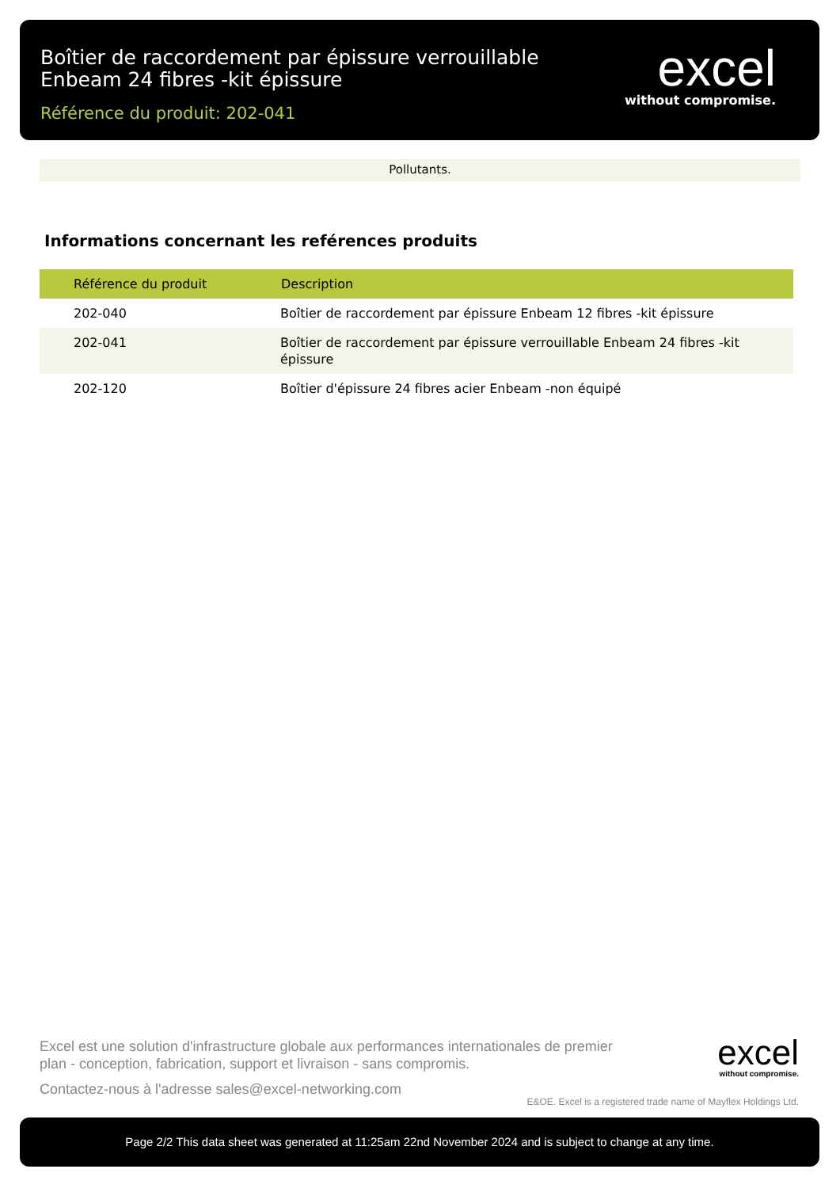Boîtier de raccordement par épissure verrouillable
Enbeam 24 fibres -kit épissure
Référence du produit: 202-041
excel
without compromise.
Pollutants.
Informations concernant les reférences produits
| Référence du produit | Description |
| --- | --- |
| 202-040 | Boîtier de raccordement par épissure Enbeam 12 fibres -kit épissure |
| 202-041 | Boîtier de raccordement par épissure verrouillable Enbeam 24 fibres -kit épissure |
| 202-120 | Boîtier d'épissure 24 fibres acier Enbeam -non équipé |
Excel est une solution d'infrastructure globale aux performances internationales de premier plan - conception, fabrication, support et livraison - sans compromis.
Contactez-nous à l'adresse sales@excel-networking.com
excel
without compromise.
E&OE. Excel is a registered trade name of Mayflex Holdings Ltd.
Page 2/2 This data sheet was generated at 11:25am 22nd November 2024 and is subject to change at any time.